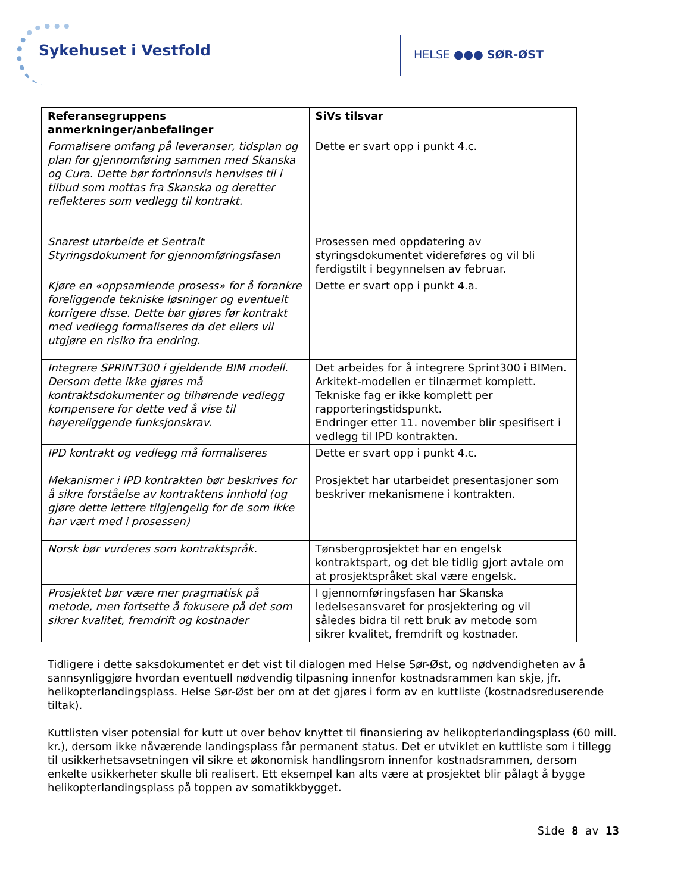Sykehuset i Vestfold HELSE ●●● SØR-ØST
| Referansegruppens anmerkninger/anbefalinger | SiVs tilsvar |
| --- | --- |
| Formalisere omfang på leveranser, tidsplan og plan for gjennomføring sammen med Skanska og Cura. Dette bør fortrinnsvis henvises til i tilbud som mottas fra Skanska og deretter reflekteres som vedlegg til kontrakt. | Dette er svart opp i punkt 4.c. |
| Snarest utarbeide et Sentralt Styringsdokument for gjennomføringsfasen | Prosessen med oppdatering av styringsdokumentet videreføres og vil bli ferdigstilt i begynnelsen av februar. |
| Kjøre en «oppsamlende prosess» for å forankre foreliggende tekniske løsninger og eventuelt korrigere disse. Dette bør gjøres før kontrakt med vedlegg formaliseres da det ellers vil utgjøre en risiko fra endring. | Dette er svart opp i punkt 4.a. |
| Integrere SPRINT300 i gjeldende BIM modell. Dersom dette ikke gjøres må kontraktsdokumenter og tilhørende vedlegg kompensere for dette ved å vise til høyereliggende funksjonskrav. | Det arbeides for å integrere Sprint300 i BIMen. Arkitekt-modellen er tilnærmet komplett. Tekniske fag er ikke komplett per rapporteringstidspunkt. Endringer etter 11. november blir spesifisert i vedlegg til IPD kontrakten. |
| IPD kontrakt og vedlegg må formaliseres | Dette er svart opp i punkt 4.c. |
| Mekanismer i IPD kontrakten bør beskrives for å sikre forståelse av kontraktens innhold (og gjøre dette lettere tilgjengelig for de som ikke har vært med i prosessen) | Prosjektet har utarbeidet presentasjoner som beskriver mekanismene i kontrakten. |
| Norsk bør vurderes som kontraktspråk. | Tønsbergprosjektet har en engelsk kontraktspart, og det ble tidlig gjort avtale om at prosjektspråket skal være engelsk. |
| Prosjektet bør være mer pragmatisk på metode, men fortsette å fokusere på det som sikrer kvalitet, fremdrift og kostnader | I gjennomføringsfasen har Skanska ledelsesansvaret for prosjektering og vil således bidra til rett bruk av metode som sikrer kvalitet, fremdrift og kostnader. |
Tidligere i dette saksdokumentet er det vist til dialogen med Helse Sør-Øst, og nødvendigheten av å sannsynliggjøre hvordan eventuell nødvendig tilpasning innenfor kostnadsrammen kan skje, jfr. helikopterlandingsplass. Helse Sør-Øst ber om at det gjøres i form av en kuttliste (kostnadsreduserende tiltak).
Kuttlisten viser potensial for kutt ut over behov knyttet til finansiering av helikopterlandingsplass (60 mill. kr.), dersom ikke nåværende landingsplass får permanent status. Det er utviklet en kuttliste som i tillegg til usikkerhetsavsetningen vil sikre et økonomisk handlingsrom innenfor kostnadsrammen, dersom enkelte usikkerheter skulle bli realisert. Ett eksempel kan alts være at prosjektet blir pålagt å bygge helikopterlandingsplass på toppen av somatikkbygget.
Side 8 av 13